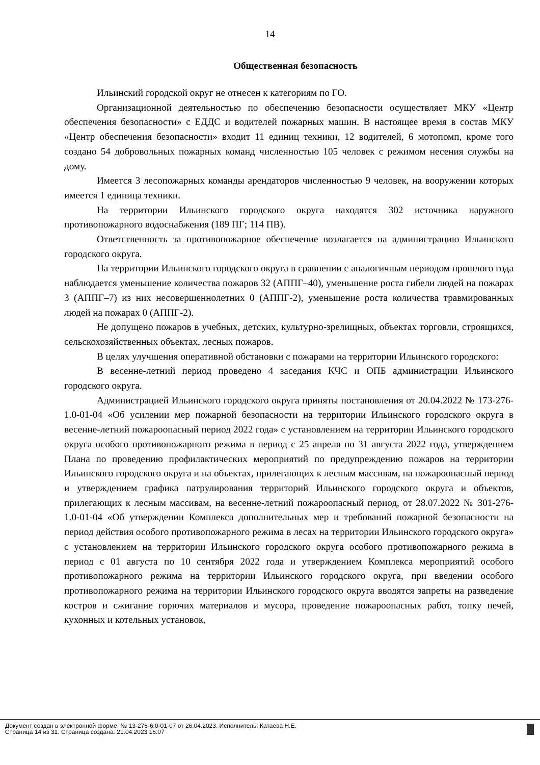14
Общественная безопасность
Ильинский городской округ не отнесен к категориям по ГО.
Организационной деятельностью по обеспечению безопасности осуществляет МКУ «Центр обеспечения безопасности» с ЕДДС и водителей пожарных машин. В настоящее время в состав МКУ «Центр обеспечения безопасности» входит 11 единиц техники, 12 водителей, 6 мотопомп, кроме того создано 54 добровольных пожарных команд численностью 105 человек с режимом несения службы на дому.
Имеется 3 лесопожарных команды арендаторов численностью 9 человек, на вооружении которых имеется 1 единица техники.
На территории Ильинского городского округа находятся 302 источника наружного противопожарного водоснабжения (189 ПГ; 114 ПВ).
Ответственность за противопожарное обеспечение возлагается на администрацию Ильинского городского округа.
На территории Ильинского городского округа в сравнении с аналогичным периодом прошлого года наблюдается уменьшение количества пожаров 32 (АППГ–40), уменьшение роста гибели людей на пожарах 3 (АППГ–7) из них несовершеннолетних 0 (АППГ-2), уменьшение роста количества травмированных людей на пожарах 0 (АППГ-2).
Не допущено пожаров в учебных, детских, культурно-зрелищных, объектах торговли, строящихся, сельскохозяйственных объектах, лесных пожаров.
В целях улучшения оперативной обстановки с пожарами на территории Ильинского городского:
В весенне-летний период проведено 4 заседания КЧС и ОПБ администрации Ильинского городского округа.
Администрацией Ильинского городского округа приняты постановления от 20.04.2022 № 173-276-1.0-01-04 «Об усилении мер пожарной безопасности на территории Ильинского городского округа в весенне-летний пожароопасный период 2022 года» с установлением на территории Ильинского городского округа особого противопожарного режима в период с 25 апреля по 31 августа 2022 года, утверждением Плана по проведению профилактических мероприятий по предупреждению пожаров на территории Ильинского городского округа и на объектах, прилегающих к лесным массивам, на пожароопасный период и утверждением графика патрулирования территорий Ильинского городского округа и объектов, прилегающих к лесным массивам, на весенне-летний пожароопасный период, от 28.07.2022 № 301-276-1.0-01-04 «Об утверждении Комплекса дополнительных мер и требований пожарной безопасности на период действия особого противопожарного режима в лесах на территории Ильинского городского округа» с установлением на территории Ильинского городского округа особого противопожарного режима в период с 01 августа по 10 сентября 2022 года и утверждением Комплекса мероприятий особого противопожарного режима на территории Ильинского городского округа, при введении особого противопожарного режима на территории Ильинского городского округа вводятся запреты на разведение костров и сжигание горючих материалов и мусора, проведение пожароопасных работ, топку печей, кухонных и котельных установок,
Документ создан в электронной форме. № 13-276-6.0-01-07 от 26.04.2023. Исполнитель: Катаева Н.Е.
Страница 14 из 31. Страница создана: 21.04.2023 16:07